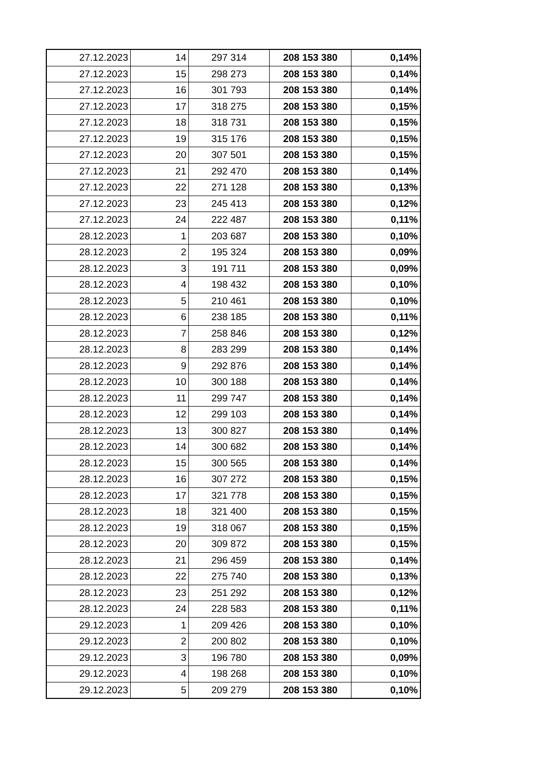| 27.12.2023 | 14 | 297 314 | 208 153 380 | 0,14% |
| 27.12.2023 | 15 | 298 273 | 208 153 380 | 0,14% |
| 27.12.2023 | 16 | 301 793 | 208 153 380 | 0,14% |
| 27.12.2023 | 17 | 318 275 | 208 153 380 | 0,15% |
| 27.12.2023 | 18 | 318 731 | 208 153 380 | 0,15% |
| 27.12.2023 | 19 | 315 176 | 208 153 380 | 0,15% |
| 27.12.2023 | 20 | 307 501 | 208 153 380 | 0,15% |
| 27.12.2023 | 21 | 292 470 | 208 153 380 | 0,14% |
| 27.12.2023 | 22 | 271 128 | 208 153 380 | 0,13% |
| 27.12.2023 | 23 | 245 413 | 208 153 380 | 0,12% |
| 27.12.2023 | 24 | 222 487 | 208 153 380 | 0,11% |
| 28.12.2023 | 1 | 203 687 | 208 153 380 | 0,10% |
| 28.12.2023 | 2 | 195 324 | 208 153 380 | 0,09% |
| 28.12.2023 | 3 | 191 711 | 208 153 380 | 0,09% |
| 28.12.2023 | 4 | 198 432 | 208 153 380 | 0,10% |
| 28.12.2023 | 5 | 210 461 | 208 153 380 | 0,10% |
| 28.12.2023 | 6 | 238 185 | 208 153 380 | 0,11% |
| 28.12.2023 | 7 | 258 846 | 208 153 380 | 0,12% |
| 28.12.2023 | 8 | 283 299 | 208 153 380 | 0,14% |
| 28.12.2023 | 9 | 292 876 | 208 153 380 | 0,14% |
| 28.12.2023 | 10 | 300 188 | 208 153 380 | 0,14% |
| 28.12.2023 | 11 | 299 747 | 208 153 380 | 0,14% |
| 28.12.2023 | 12 | 299 103 | 208 153 380 | 0,14% |
| 28.12.2023 | 13 | 300 827 | 208 153 380 | 0,14% |
| 28.12.2023 | 14 | 300 682 | 208 153 380 | 0,14% |
| 28.12.2023 | 15 | 300 565 | 208 153 380 | 0,14% |
| 28.12.2023 | 16 | 307 272 | 208 153 380 | 0,15% |
| 28.12.2023 | 17 | 321 778 | 208 153 380 | 0,15% |
| 28.12.2023 | 18 | 321 400 | 208 153 380 | 0,15% |
| 28.12.2023 | 19 | 318 067 | 208 153 380 | 0,15% |
| 28.12.2023 | 20 | 309 872 | 208 153 380 | 0,15% |
| 28.12.2023 | 21 | 296 459 | 208 153 380 | 0,14% |
| 28.12.2023 | 22 | 275 740 | 208 153 380 | 0,13% |
| 28.12.2023 | 23 | 251 292 | 208 153 380 | 0,12% |
| 28.12.2023 | 24 | 228 583 | 208 153 380 | 0,11% |
| 29.12.2023 | 1 | 209 426 | 208 153 380 | 0,10% |
| 29.12.2023 | 2 | 200 802 | 208 153 380 | 0,10% |
| 29.12.2023 | 3 | 196 780 | 208 153 380 | 0,09% |
| 29.12.2023 | 4 | 198 268 | 208 153 380 | 0,10% |
| 29.12.2023 | 5 | 209 279 | 208 153 380 | 0,10% |